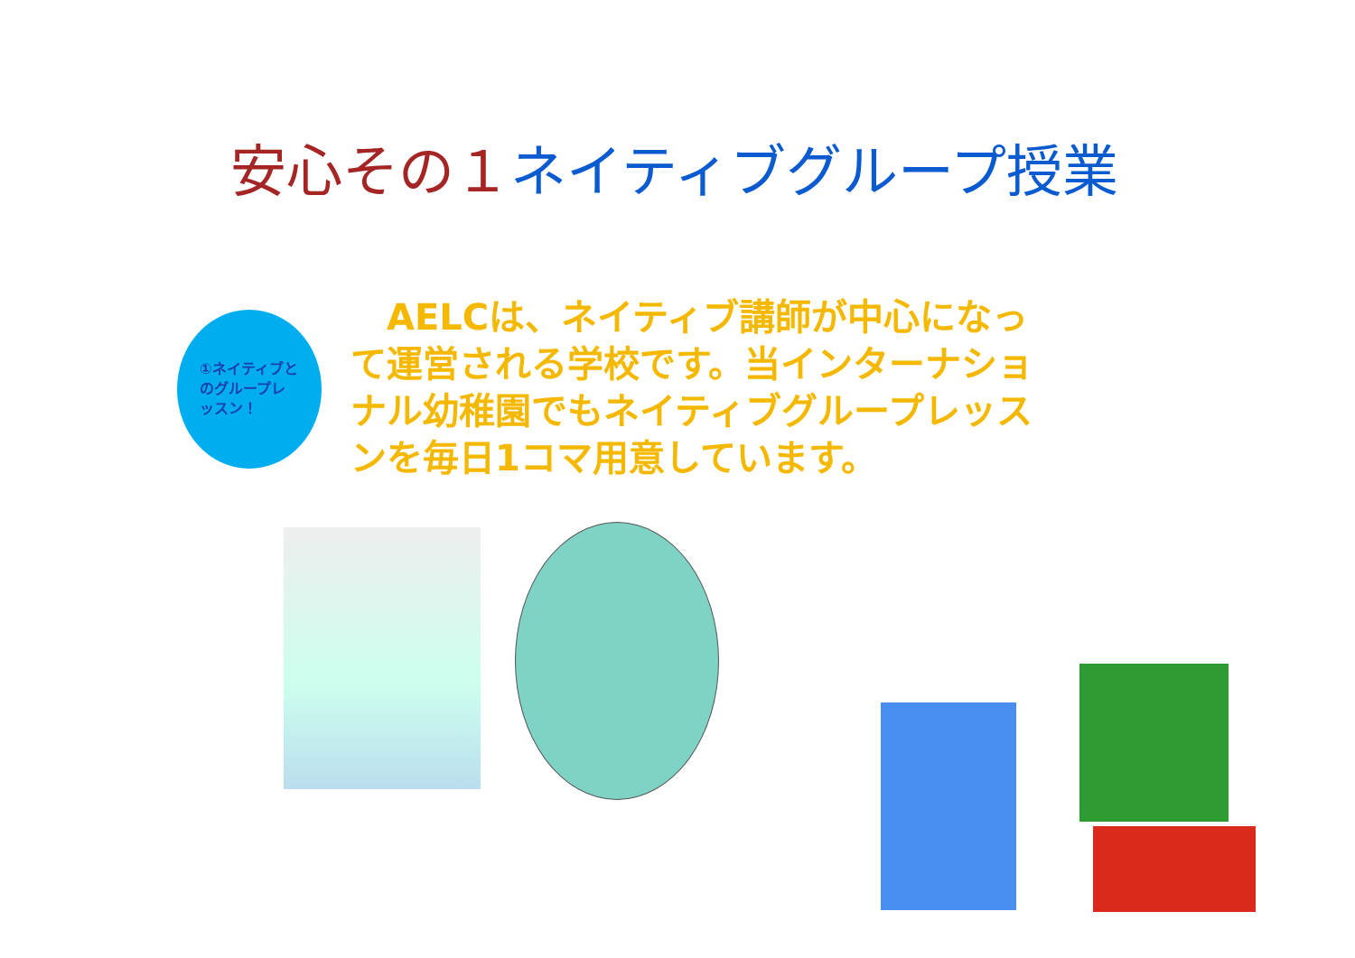安心その１ ネイティブグループ授業
①ネイティブとのグループレッスン！
　AELCは、ネイティブ講師が中心になって運営される学校です。当インターナショナル幼稚園でもネイティブグループレッスンを毎日1コマ用意しています。